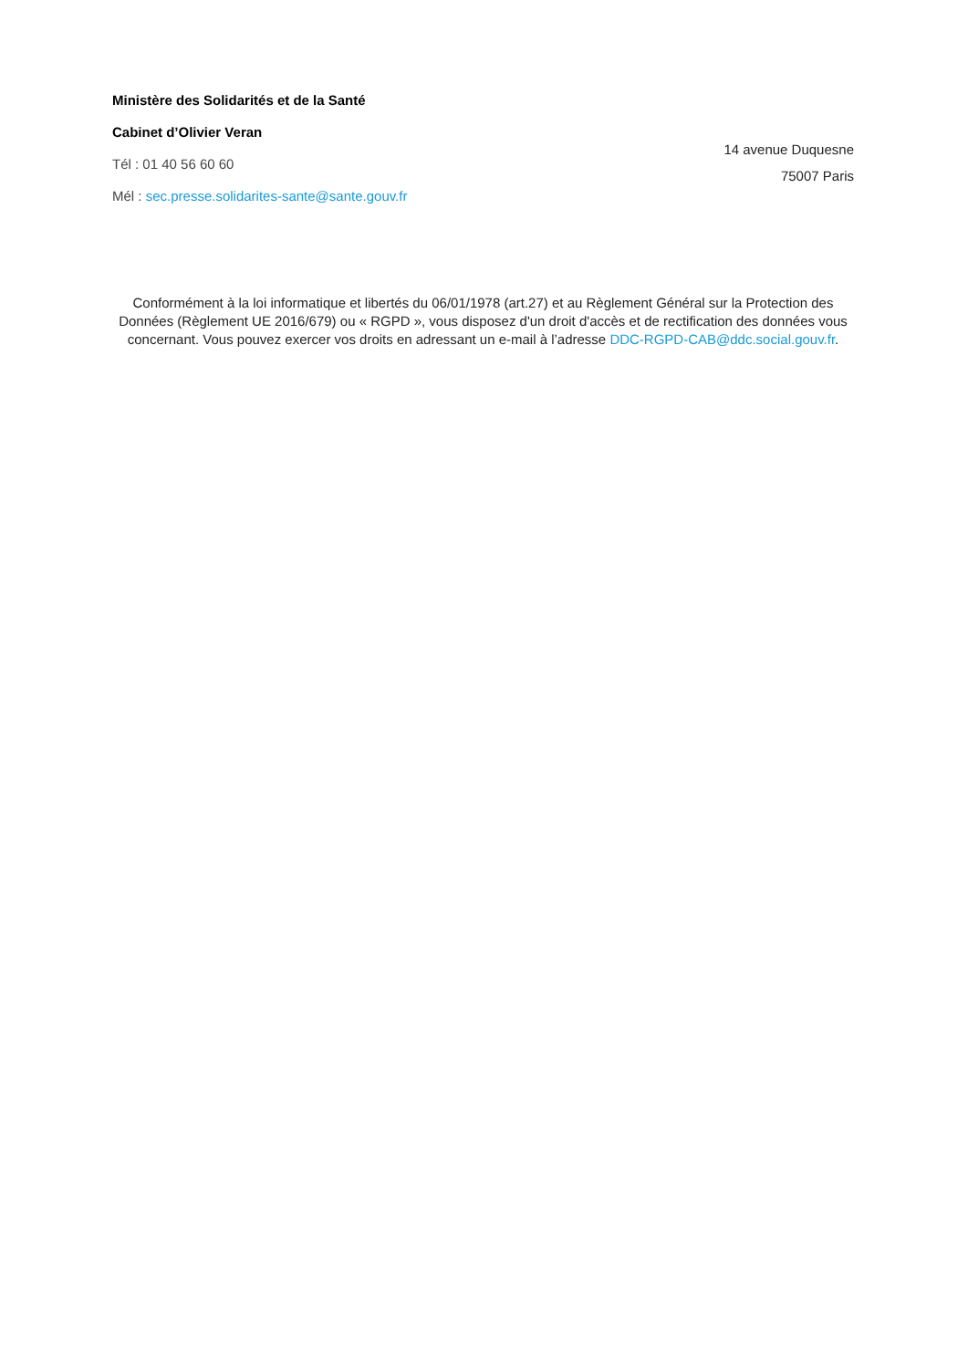Ministère des Solidarités et de la Santé
Cabinet d’Olivier Veran
Tél : 01 40 56 60 60
Mél : sec.presse.solidarites-sante@sante.gouv.fr
14 avenue Duquesne
75007 Paris
Conformément à la loi informatique et libertés du 06/01/1978 (art.27) et au Règlement Général sur la Protection des Données (Règlement UE 2016/679) ou « RGPD », vous disposez d'un droit d'accès et de rectification des données vous concernant. Vous pouvez exercer vos droits en adressant un e-mail à l’adresse DDC-RGPD-CAB@ddc.social.gouv.fr.